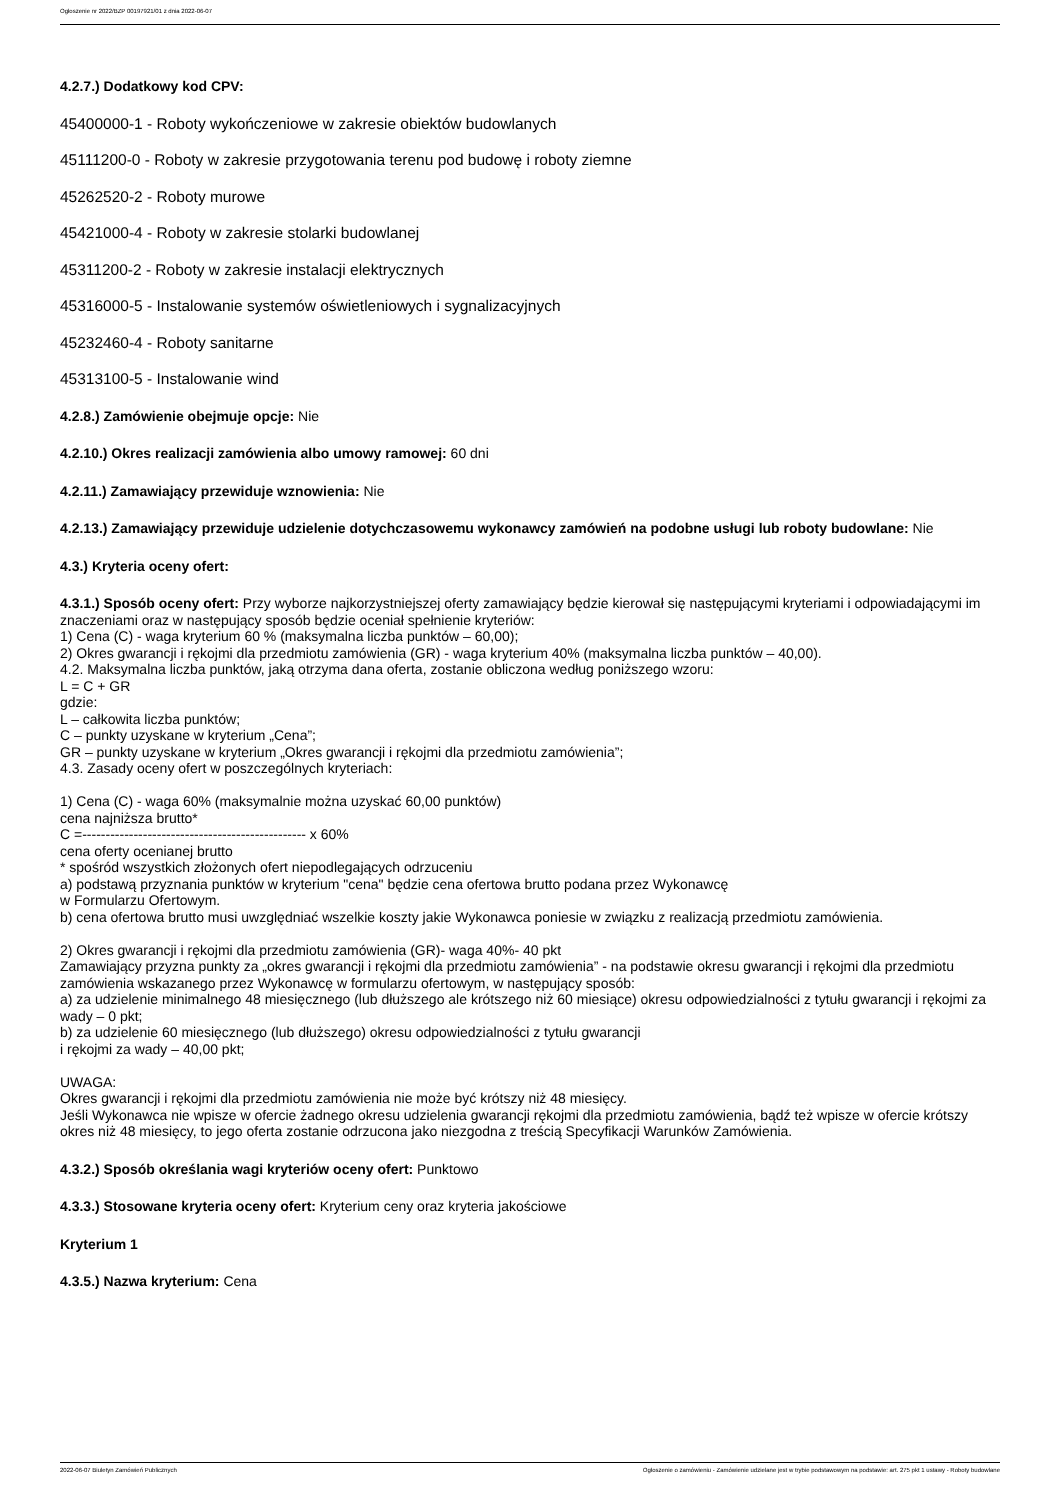Ogłoszenie nr 2022/BZP 00197921/01 z dnia 2022-06-07
4.2.7.) Dodatkowy kod CPV:
45400000-1 - Roboty wykończeniowe w zakresie obiektów budowlanych
45111200-0 - Roboty w zakresie przygotowania terenu pod budowę i roboty ziemne
45262520-2 - Roboty murowe
45421000-4 - Roboty w zakresie stolarki budowlanej
45311200-2 - Roboty w zakresie instalacji elektrycznych
45316000-5 - Instalowanie systemów oświetleniowych i sygnalizacyjnych
45232460-4 - Roboty sanitarne
45313100-5 - Instalowanie wind
4.2.8.) Zamówienie obejmuje opcje: Nie
4.2.10.) Okres realizacji zamówienia albo umowy ramowej: 60 dni
4.2.11.) Zamawiający przewiduje wznowienia: Nie
4.2.13.) Zamawiający przewiduje udzielenie dotychczasowemu wykonawcy zamówień na podobne usługi lub roboty budowlane: Nie
4.3.) Kryteria oceny ofert:
4.3.1.) Sposób oceny ofert: Przy wyborze najkorzystniejszej oferty zamawiający będzie kierował się następującymi kryteriami i odpowiadającymi im znaczeniami oraz w następujący sposób będzie oceniał spełnienie kryteriów:
1) Cena (C) - waga kryterium 60 % (maksymalna liczba punktów – 60,00);
2) Okres gwarancji i rękojmi dla przedmiotu zamówienia (GR) - waga kryterium 40% (maksymalna liczba punktów – 40,00).
4.2. Maksymalna liczba punktów, jaką otrzyma dana oferta, zostanie obliczona według poniższego wzoru:
L = C + GR
gdzie:
L – całkowita liczba punktów;
C – punkty uzyskane w kryterium „Cena”;
GR – punkty uzyskane w kryterium „Okres gwarancji i rękojmi dla przedmiotu zamówienia”;
4.3. Zasady oceny ofert w poszczególnych kryteriach:
1) Cena (C) - waga 60% (maksymalnie można uzyskać 60,00 punktów)
cena najniższa brutto*
C =------------------------------------------------ x 60%
cena oferty ocenianej brutto
* spośród wszystkich złożonych ofert niepodlegających odrzuceniu
a) podstawą przyznania punktów w kryterium "cena" będzie cena ofertowa brutto podana przez Wykonawcę
w Formularzu Ofertowym.
b) cena ofertowa brutto musi uwzględniać wszelkie koszty jakie Wykonawca poniesie w związku z realizacją przedmiotu zamówienia.
2) Okres gwarancji i rękojmi dla przedmiotu zamówienia (GR)- waga 40%- 40 pkt
Zamawiający przyzna punkty za „okres gwarancji i rękojmi dla przedmiotu zamówienia” - na podstawie okresu gwarancji i rękojmi dla przedmiotu zamówienia wskazanego przez Wykonawcę w formularzu ofertowym, w następujący sposób:
a) za udzielenie minimalnego 48 miesięcznego (lub dłuższego ale krótszego niż 60 miesiące) okresu odpowiedzialności z tytułu gwarancji i rękojmi za wady – 0 pkt;
b) za udzielenie 60 miesięcznego (lub dłuższego) okresu odpowiedzialności z tytułu gwarancji
i rękojmi za wady – 40,00 pkt;
UWAGA:
Okres gwarancji i rękojmi dla przedmiotu zamówienia nie może być krótszy niż 48 miesięcy.
Jeśli Wykonawca nie wpisze w ofercie żadnego okresu udzielenia gwarancji rękojmi dla przedmiotu zamówienia, bądź też wpisze w ofercie krótszy okres niż 48 miesięcy, to jego oferta zostanie odrzucona jako niezgodna z treścią Specyfikacji Warunków Zamówienia.
4.3.2.) Sposób określania wagi kryteriów oceny ofert: Punktowo
4.3.3.) Stosowane kryteria oceny ofert: Kryterium ceny oraz kryteria jakościowe
Kryterium 1
4.3.5.) Nazwa kryterium: Cena
2022-06-07 Biuletyn Zamówień Publicznych Ogłoszenie o zamówieniu - Zamówienie udzielane jest w trybie podstawowym na podstawie: art. 275 pkt 1 ustawy - Roboty budowlane